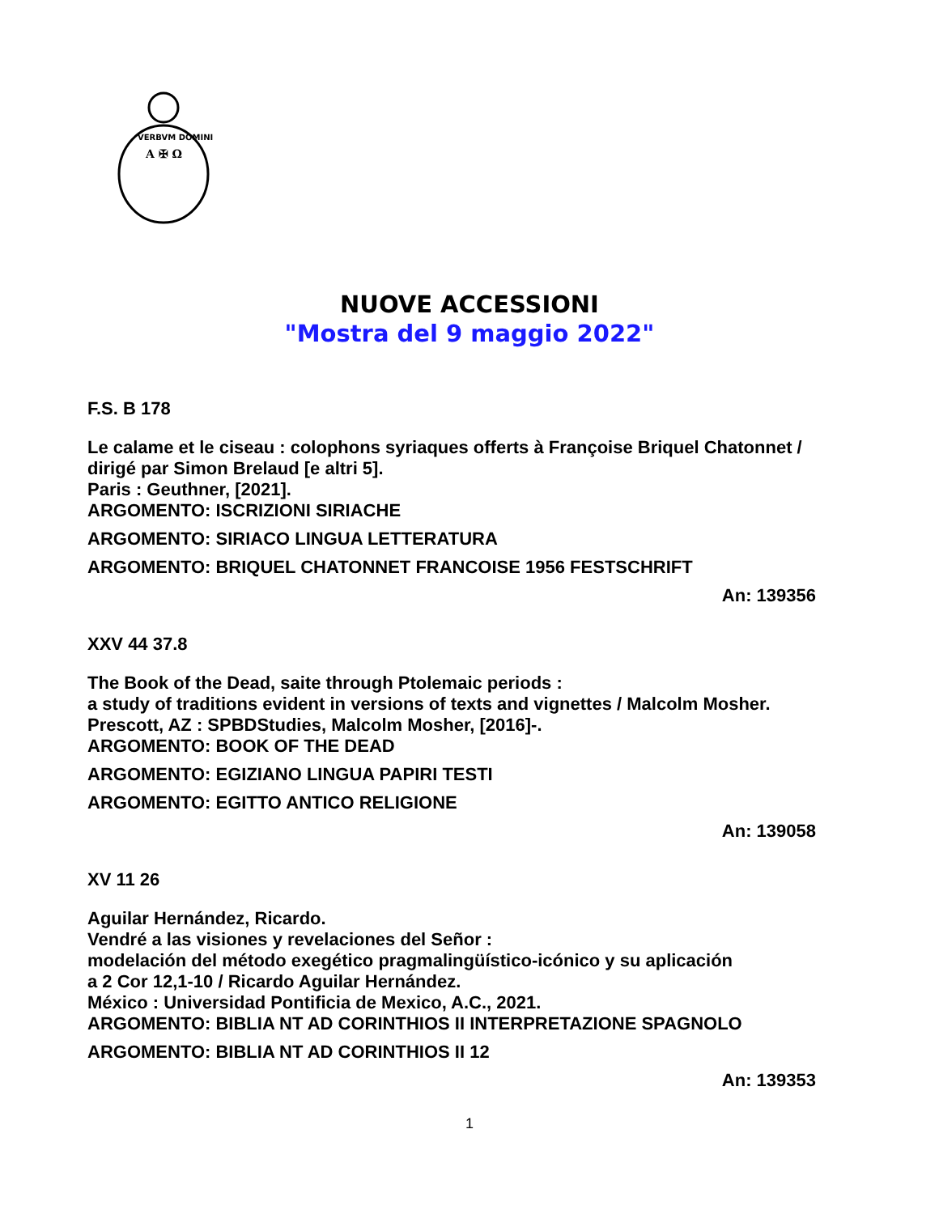VERBVM DOMINI
A ✠ Ω
NUOVE ACCESSIONI
"Mostra del 9 maggio 2022"
F.S. B 178
Le calame et le ciseau : colophons syriaques offerts à Françoise Briquel Chatonnet / dirigé par Simon Brelaud [e altri 5].
Paris : Geuthner, [2021].
ARGOMENTO: ISCRIZIONI SIRIACHE
ARGOMENTO: SIRIACO LINGUA LETTERATURA
ARGOMENTO: BRIQUEL CHATONNET FRANCOISE 1956 FESTSCHRIFT
An: 139356
XXV 44 37.8
The Book of the Dead, saite through Ptolemaic periods :
a study of traditions evident in versions of texts and vignettes / Malcolm Mosher.
Prescott, AZ : SPBDStudies, Malcolm Mosher, [2016]-.
ARGOMENTO: BOOK OF THE DEAD
ARGOMENTO: EGIZIANO LINGUA PAPIRI TESTI
ARGOMENTO: EGITTO ANTICO RELIGIONE
An: 139058
XV 11 26
Aguilar Hernández, Ricardo.
Vendré a las visiones y revelaciones del Señor :
modelación del método exegético pragmalingüístico-icónico y su aplicación
a 2 Cor 12,1-10 / Ricardo Aguilar Hernández.
México : Universidad Pontificia de Mexico, A.C., 2021.
ARGOMENTO: BIBLIA NT AD CORINTHIOS II INTERPRETAZIONE SPAGNOLO
ARGOMENTO: BIBLIA NT AD CORINTHIOS II 12
An: 139353
1